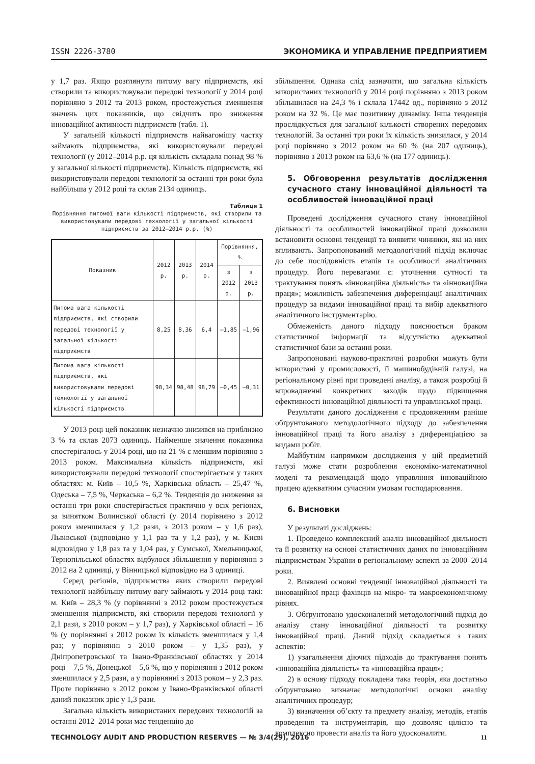ISSN 2226-3780 ЭКОНОМИКА И УПРАВЛЕНИЕ ПРЕДПРИЯТИЕМ
у 1,7 раз. Якщо розглянути питому вагу підприємств, які створили та використовували передові технології у 2014 році порівняно з 2012 та 2013 роком, простежується зменшення значень цих показників, що свідчить про зниження інноваційної активності підприємств (табл. 1).
У загальній кількості підприємств найвагомішу частку займають підприємства, які використовували передові технології (у 2012–2014 р.р. ця кількість складала понад 98 % у загальної кількості підприємств). Кількість підприємств, які використовували передові технології за останні три роки була найбільша у 2012 році та склав 2134 одиниць.
Таблиця 1
Порівняння питомої ваги кількості підприємств, які створили та використовували передові технології у загальної кількості підприємств за 2012–2014 р.р. (%)
| Показник | 2012 р. | 2013 р. | 2014 р. | Порівняння, % | |
| --- | --- | --- | --- | --- | --- |
| | | | | з 2012 р. | з 2013 р. |
| Питома вага кількості підприємств, які створили передові технології у загальної кількості підприємств | 8,25 | 8,36 | 6,4 | –1,85 | –1,96 |
| Питома вага кількості підприємств, які використовували передові технології у загальної кількості підприємств | 98,34 | 98,48 | 98,79 | –0,45 | –0,31 |
У 2013 році цей показник незначно знизився на приблизно 3 % та склав 2073 одиниць. Найменше значення показника спостерігалось у 2014 році, що на 21 % є меншим порівняно з 2013 роком. Максимальна кількість підприємств, які використовували передові технології спостерігається у таких областях: м. Київ – 10,5 %, Харківська область – 25,47 %, Одеська – 7,5 %, Черкаська – 6,2 %. Тенденція до зниження за останні три роки спостерігається практично у всіх регіонах, за винятком Волинської області (у 2014 порівняно з 2012 роком зменшилася у 1,2 рази, з 2013 роком – у 1,6 раз), Львівської (відповідно у 1,1 раз та у 1,2 раз), у м. Києві відповідно у 1,8 раз та у 1,04 раз, у Сумської, Хмельницької, Тернопільської областях відбулося збільшення у порівнянні з 2012 на 2 одиниці, у Вінницької відповідно на 3 одиниці.
Серед регіонів, підприємства яких створили передові технології найбільшу питому вагу займають у 2014 році такі: м. Київ – 28,3 % (у порівнянні з 2012 роком простежується зменшення підприємств, які створили передові технології у 2,1 рази, з 2010 роком – у 1,7 раз), у Харківської області – 16 % (у порівнянні з 2012 роком їх кількість зменшилася у 1,4 раз; у порівнянні з 2010 роком – у 1,35 раз), у Дніпропетровської та Івано-Франківської областях у 2014 році – 7,5 %, Донецької – 5,6 %, що у порівнянні з 2012 роком зменшилася у 2,5 рази, а у порівнянні з 2013 роком – у 2,3 раз. Проте порівняно з 2012 роком у Івано-Франківської області даний показник зріс у 1,3 рази.
Загальна кількість використаних передових технологій за останні 2012–2014 роки має тенденцію до
збільшення. Однака слід зазначити, що загальна кількість використаних технологій у 2014 році порівняно з 2013 роком збільшилася на 24,3 % і склала 17442 од., порівняно з 2012 роком на 32 %. Це має позитивну динаміку. Інша тенденція прослідкується для загальної кількості створених передових технологій. За останні три роки їх кількість знизилася, у 2014 році порівняно з 2012 роком на 60 % (на 207 одиниць), порівняно з 2013 роком на 63,6 % (на 177 одиниць).
5. Обговорення результатів дослідження сучасного стану інноваційної діяльності та особливостей інноваційної праці
Проведені дослідження сучасного стану інноваційної діяльності та особливостей інноваційної праці дозволили встановити основні тенденції та виявити чинники, які на них впливають. Запропонований методологічний підхід включає до себе послідовність етапів та особливості аналітичних процедур. Його перевагами є: уточнення сутності та трактування понять «інноваційна діяльність» та «інноваційна праця»; можливість забезпечення диференціації аналітичних процедур за видами інноваційної праці та вибір адекватного аналітичного інструментарію.
Обмеженість даного підходу пояснюється браком статистичної інформації та відсутністю адекватної статистичної бази за останні роки.
Запропоновані науково-практичні розробки можуть бути використані у промисловості, її машинобудівній галузі, на регіональному рівні при проведені аналізу, а також розробці й впровадженні конкретних заходів щодо підвищення ефективності інноваційної діяльності та управлінської праці.
Результати даного дослідження є продовженням раніше обґрунтованого методологічного підходу до забезпечення інноваційної праці та його аналізу з диференціацією за видами робіт.
Майбутнім напрямком дослідження у цій предметній галузі може стати розроблення економіко-математичної моделі та рекомендацій щодо управління інноваційною працею адекватним сучасним умовам господарювання.
6. Висновки
У результаті досліджень:
1. Проведено комплексний аналіз інноваційної діяльності та її розвитку на основі статистичних даних по інноваційним підприємствам України в регіональному аспекті за 2000–2014 роки.
2. Виявлені основні тенденції інноваційної діяльності та інноваційної праці фахівців на мікро- та макроекономічному рівнях.
3. Обґрунтовано удосконалений методологічний підхід до аналізу стану інноваційної діяльності та розвитку інноваційної праці. Даний підхід складається з таких аспектів:
1) узагальнення діючих підходів до трактування понять «інноваційна діяльність» та «інноваційна праця»;
2) в основу підходу покладена така теорія, яка достатньо обґрунтовано визначає методологічні основи аналізу аналітичних процедур;
3) визначення об’єкту та предмету аналізу, методів, етапів проведення та інструментарія, що дозволяє цілісно та комплексно провести аналіз та його удосконалити.
TECHNOLOGY AUDIT AND PRODUCTION RESERVES — № 3/4(29), 2016 11